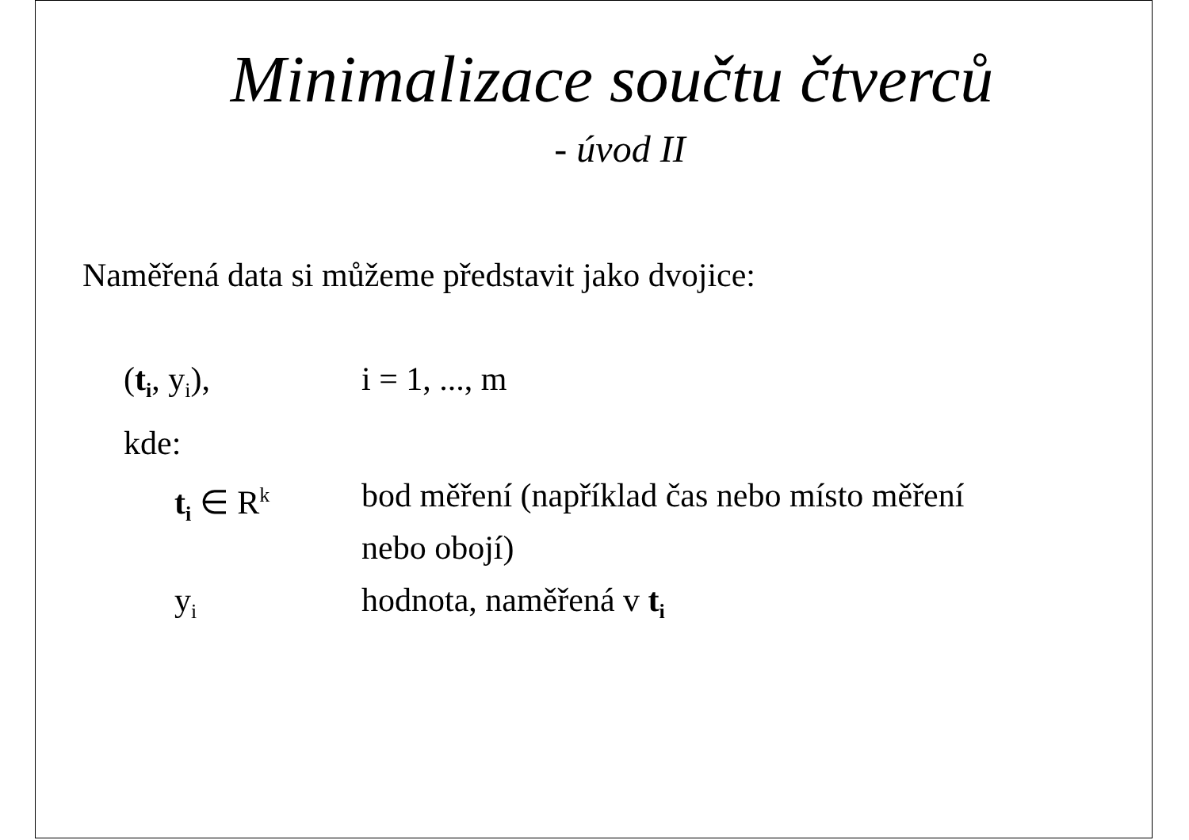Minimalizace součtu čtverců
- úvod II
Naměřená data si můžeme představit jako dvojice:
(t<sub>i</sub>, y<sub>i</sub>), i = 1, ..., m
kde:
t<sub>i</sub> ∈ R<sup>k</sup>
bod měření (například čas nebo místo měření
nebo obojí)
y<sub>i</sub>
hodnota, naměřená v t<sub>i</sub>